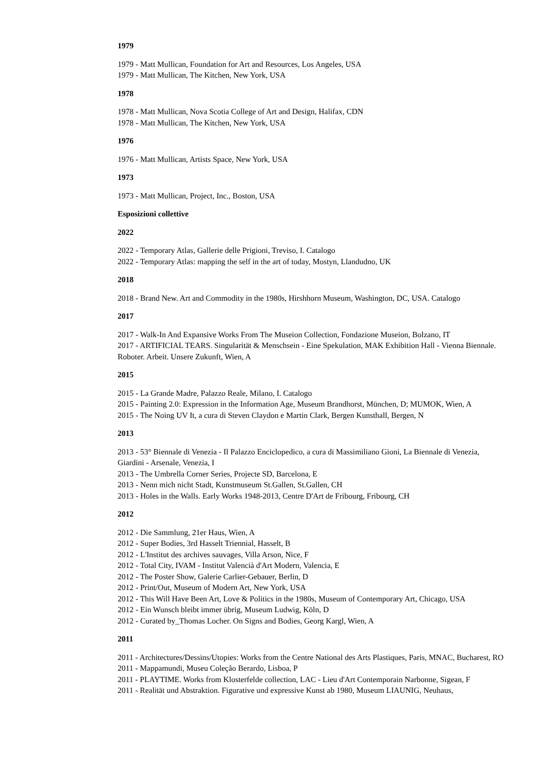1979
1979 - Matt Mullican, Foundation for Art and Resources, Los Angeles, USA
1979 - Matt Mullican, The Kitchen, New York, USA
1978
1978 - Matt Mullican, Nova Scotia College of Art and Design, Halifax, CDN
1978 - Matt Mullican, The Kitchen, New York, USA
1976
1976 - Matt Mullican, Artists Space, New York, USA
1973
1973 - Matt Mullican, Project, Inc., Boston, USA
Esposizioni collettive
2022
2022 - Temporary Atlas, Gallerie delle Prigioni, Treviso, I. Catalogo
2022 - Temporary Atlas: mapping the self in the art of today, Mostyn, Llandudno, UK
2018
2018 - Brand New. Art and Commodity in the 1980s, Hirshhorn Museum, Washington, DC, USA. Catalogo
2017
2017 - Walk-In And Expansive Works From The Museion Collection, Fondazione Museion, Bolzano, IT
2017 - ARTIFICIAL TEARS. Singularität & Menschsein - Eine Spekulation, MAK Exhibition Hall - Vienna Biennale. Roboter. Arbeit. Unsere Zukunft, Wien, A
2015
2015 - La Grande Madre, Palazzo Reale, Milano, I. Catalogo
2015 - Painting 2.0: Expression in the Information Age, Museum Brandhorst, München, D; MUMOK, Wien, A
2015 - The Noing UV It, a cura di Steven Claydon e Martin Clark, Bergen Kunsthall, Bergen, N
2013
2013 - 53° Biennale di Venezia - Il Palazzo Enciclopedico, a cura di Massimiliano Gioni, La Biennale di Venezia, Giardini - Arsenale, Venezia, I
2013 - The Umbrella Corner Series, Projecte SD, Barcelona, E
2013 - Nenn mich nicht Stadt, Kunstmuseum St.Gallen, St.Gallen, CH
2013 - Holes in the Walls. Early Works 1948-2013, Centre D'Art de Fribourg, Fribourg, CH
2012
2012 - Die Sammlung, 21er Haus, Wien, A
2012 - Super Bodies, 3rd Hasselt Triennial, Hasselt, B
2012 - L'Institut des archives sauvages, Villa Arson, Nice, F
2012 - Total City, IVAM - Institut Valencià d'Art Modern, Valencia, E
2012 - The Poster Show, Galerie Carlier-Gebauer, Berlin, D
2012 - Print/Out, Museum of Modern Art, New York, USA
2012 - This Will Have Been Art, Love & Politics in the 1980s, Museum of Contemporary Art, Chicago, USA
2012 - Ein Wunsch bleibt immer übrig, Museum Ludwig, Köln, D
2012 - Curated by_Thomas Locher. On Signs and Bodies, Georg Kargl, Wien, A
2011
2011 - Architectures/Dessins/Utopies: Works from the Centre National des Arts Plastiques, Paris, MNAC, Bucharest, RO
2011 - Mappamundi, Museu Coleção Berardo, Lisboa, P
2011 - PLAYTIME. Works from Klosterfelde collection, LAC - Lieu d'Art Contemporain Narbonne, Sigean, F
2011 - Realität und Abstraktion. Figurative und expressive Kunst ab 1980, Museum LIAUNIG, Neuhaus,